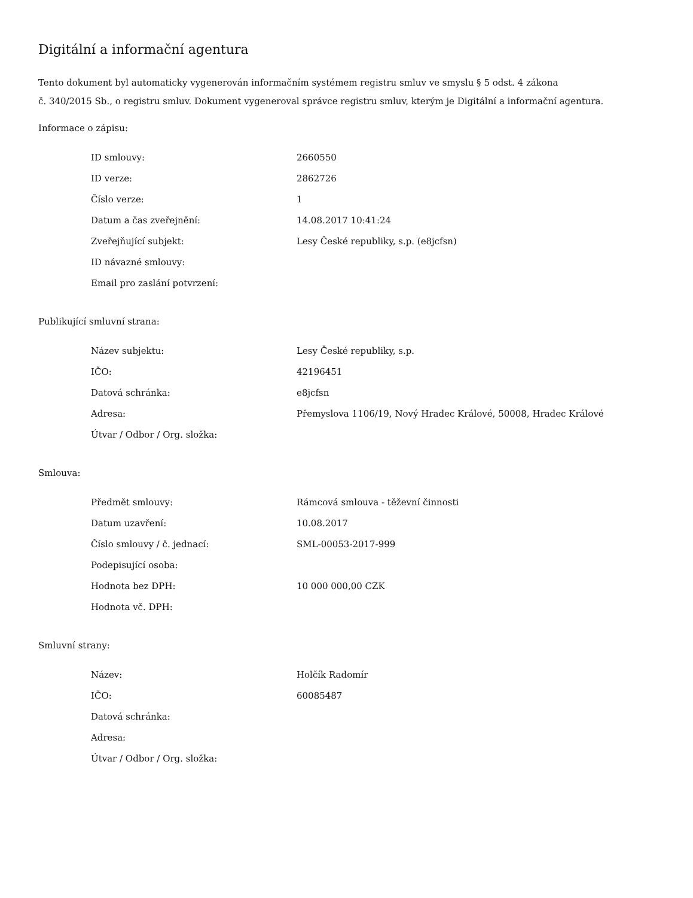Digitální a informační agentura
Tento dokument byl automaticky vygenerován informačním systémem registru smluv ve smyslu § 5 odst. 4 zákona
č. 340/2015 Sb., o registru smluv. Dokument vygeneroval správce registru smluv, kterým je Digitální a informační agentura.
Informace o zápisu:
| ID smlouvy: | 2660550 |
| ID verze: | 2862726 |
| Číslo verze: | 1 |
| Datum a čas zveřejnění: | 14.08.2017 10:41:24 |
| Zveřejňující subjekt: | Lesy České republiky, s.p. (e8jcfsn) |
| ID návazné smlouvy: | |
| Email pro zaslání potvrzení: | |
Publikující smluvní strana:
| Název subjektu: | Lesy České republiky, s.p. |
| IČO: | 42196451 |
| Datová schránka: | e8jcfsn |
| Adresa: | Přemyslova 1106/19, Nový Hradec Králové, 50008, Hradec Králové |
| Útvar / Odbor / Org. složka: | |
Smlouva:
| Předmět smlouvy: | Rámcová smlouva - těževní činnosti |
| Datum uzavření: | 10.08.2017 |
| Číslo smlouvy / č. jednací: | SML-00053-2017-999 |
| Podepisující osoba: | |
| Hodnota bez DPH: | 10 000 000,00 CZK |
| Hodnota vč. DPH: | |
Smluvní strany:
| Název: | Holčík Radomír |
| IČO: | 60085487 |
| Datová schránka: | |
| Adresa: | |
| Útvar / Odbor / Org. složka: | |